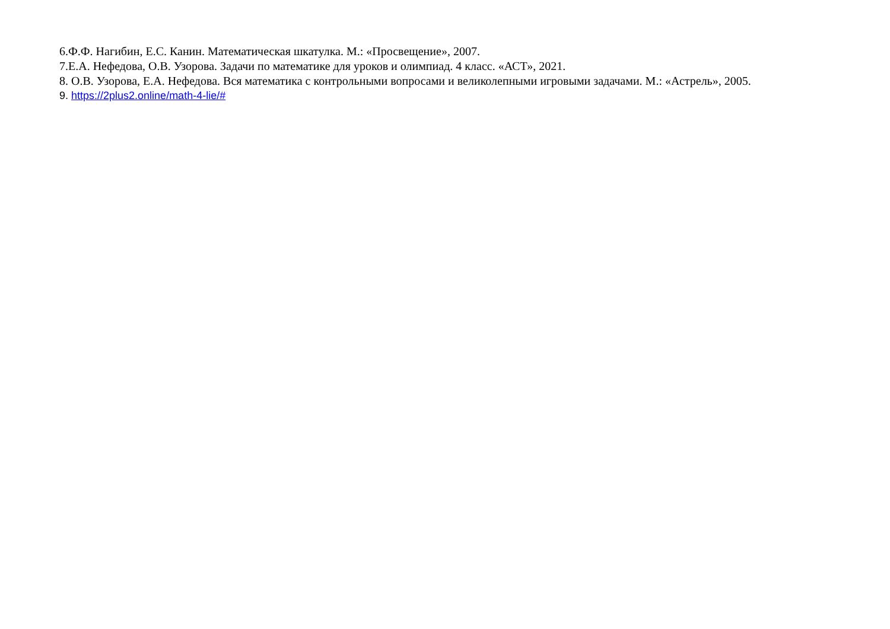6.Ф.Ф. Нагибин, Е.С. Канин. Математическая шкатулка. М.: «Просвещение», 2007.
7.Е.А. Нефедова, О.В. Узорова. Задачи по математике для уроков и олимпиад. 4 класс. «АСТ», 2021.
8. О.В. Узорова, Е.А. Нефедова. Вся математика с контрольными вопросами и великолепными игровыми задачами. М.: «Астрель», 2005.
9. https://2plus2.online/math-4-lie/#